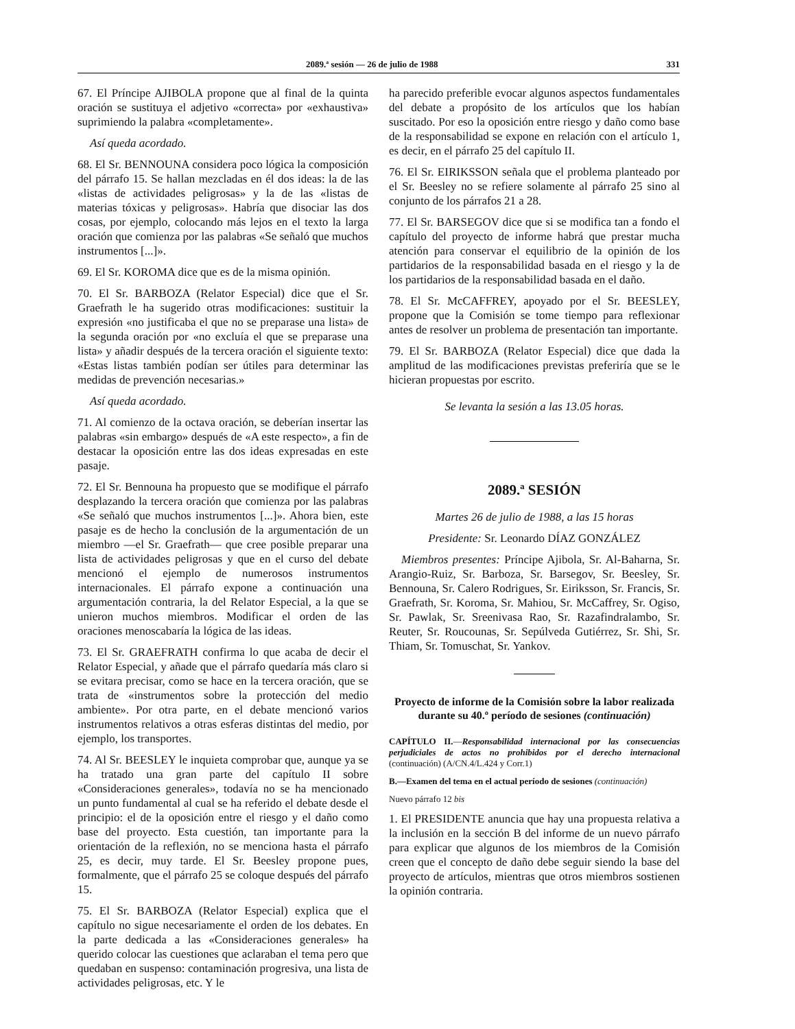2089.ª sesión — 26 de julio de 1988 331
67. El Príncipe AJIBOLA propone que al final de la quinta oración se sustituya el adjetivo «correcta» por «exhaustiva» suprimiendo la palabra «completamente».
Así queda acordado.
68. El Sr. BENNOUNA considera poco lógica la composición del párrafo 15. Se hallan mezcladas en él dos ideas: la de las «listas de actividades peligrosas» y la de las «listas de materias tóxicas y peligrosas». Habría que disociar las dos cosas, por ejemplo, colocando más lejos en el texto la larga oración que comienza por las palabras «Se señaló que muchos instrumentos [...]».
69. El Sr. KOROMA dice que es de la misma opinión.
70. El Sr. BARBOZA (Relator Especial) dice que el Sr. Graefrath le ha sugerido otras modificaciones: sustituir la expresión «no justificaba el que no se preparase una lista» de la segunda oración por «no excluía el que se preparase una lista» y añadir después de la tercera oración el siguiente texto: «Estas listas también podían ser útiles para determinar las medidas de prevención necesarias.»
Así queda acordado.
71. Al comienzo de la octava oración, se deberían insertar las palabras «sin embargo» después de «A este respecto», a fin de destacar la oposición entre las dos ideas expresadas en este pasaje.
72. El Sr. Bennouna ha propuesto que se modifique el párrafo desplazando la tercera oración que comienza por las palabras «Se señaló que muchos instrumentos [...]». Ahora bien, este pasaje es de hecho la conclusión de la argumentación de un miembro —el Sr. Graefrath— que cree posible preparar una lista de actividades peligrosas y que en el curso del debate mencionó el ejemplo de numerosos instrumentos internacionales. El párrafo expone a continuación una argumentación contraria, la del Relator Especial, a la que se unieron muchos miembros. Modificar el orden de las oraciones menoscabaría la lógica de las ideas.
73. El Sr. GRAEFRATH confirma lo que acaba de decir el Relator Especial, y añade que el párrafo quedaría más claro si se evitara precisar, como se hace en la tercera oración, que se trata de «instrumentos sobre la protección del medio ambiente». Por otra parte, en el debate mencionó varios instrumentos relativos a otras esferas distintas del medio, por ejemplo, los transportes.
74. Al Sr. BEESLEY le inquieta comprobar que, aunque ya se ha tratado una gran parte del capítulo II sobre «Consideraciones generales», todavía no se ha mencionado un punto fundamental al cual se ha referido el debate desde el principio: el de la oposición entre el riesgo y el daño como base del proyecto. Esta cuestión, tan importante para la orientación de la reflexión, no se menciona hasta el párrafo 25, es decir, muy tarde. El Sr. Beesley propone pues, formalmente, que el párrafo 25 se coloque después del párrafo 15.
75. El Sr. BARBOZA (Relator Especial) explica que el capítulo no sigue necesariamente el orden de los debates. En la parte dedicada a las «Consideraciones generales» ha querido colocar las cuestiones que aclaraban el tema pero que quedaban en suspenso: contaminación progresiva, una lista de actividades peligrosas, etc. Y le
ha parecido preferible evocar algunos aspectos fundamentales del debate a propósito de los artículos que los habían suscitado. Por eso la oposición entre riesgo y daño como base de la responsabilidad se expone en relación con el artículo 1, es decir, en el párrafo 25 del capítulo II.
76. El Sr. EIRIKSSON señala que el problema planteado por el Sr. Beesley no se refiere solamente al párrafo 25 sino al conjunto de los párrafos 21 a 28.
77. El Sr. BARSEGOV dice que si se modifica tan a fondo el capítulo del proyecto de informe habrá que prestar mucha atención para conservar el equilibrio de la opinión de los partidarios de la responsabilidad basada en el riesgo y la de los partidarios de la responsabilidad basada en el daño.
78. El Sr. McCAFFREY, apoyado por el Sr. BEESLEY, propone que la Comisión se tome tiempo para reflexionar antes de resolver un problema de presentación tan importante.
79. El Sr. BARBOZA (Relator Especial) dice que dada la amplitud de las modificaciones previstas preferiría que se le hicieran propuestas por escrito.
Se levanta la sesión a las 13.05 horas.
2089.ª SESIÓN
Martes 26 de julio de 1988, a las 15 horas
Presidente: Sr. Leonardo DÍAZ GONZÁLEZ
Miembros presentes: Príncipe Ajibola, Sr. Al-Baharna, Sr. Arangio-Ruiz, Sr. Barboza, Sr. Barsegov, Sr. Beesley, Sr. Bennouna, Sr. Calero Rodrigues, Sr. Eiriksson, Sr. Francis, Sr. Graefrath, Sr. Koroma, Sr. Mahiou, Sr. McCaffrey, Sr. Ogiso, Sr. Pawlak, Sr. Sreenivasa Rao, Sr. Razafindralambo, Sr. Reuter, Sr. Roucounas, Sr. Sepúlveda Gutiérrez, Sr. Shi, Sr. Thiam, Sr. Tomuschat, Sr. Yankov.
Proyecto de informe de la Comisión sobre la labor realizada durante su 40.º período de sesiones (continuación)
CAPÍTULO II.—Responsabilidad internacional por las consecuencias perjudiciales de actos no prohibidos por el derecho internacional (continuación) (A/CN.4/L.424 y Corr.1)
B.—Examen del tema en el actual período de sesiones (continuación)
Nuevo párrafo 12 bis
1. El PRESIDENTE anuncia que hay una propuesta relativa a la inclusión en la sección B del informe de un nuevo párrafo para explicar que algunos de los miembros de la Comisión creen que el concepto de daño debe seguir siendo la base del proyecto de artículos, mientras que otros miembros sostienen la opinión contraria.